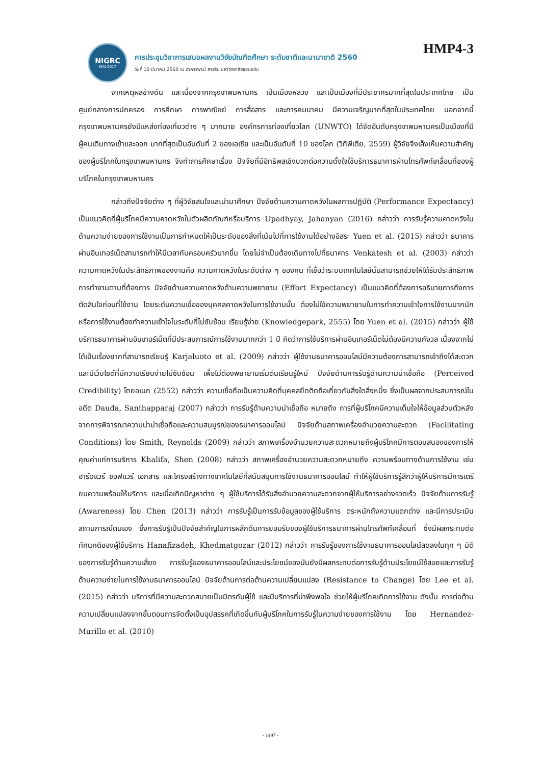HMP4-3
NIGRC
KKU·2017
การประชุมวิชาการเสนอผลงานวิจัยบัณฑิตศึกษา ระดับชาติและนานาชาติ 2560
วันที่ 10 มีนาคม 2560 ณ อาคารพจน์ สารสิน มหาวิทยาลัยขอนแก่น
จากเหตุผลข้างต้น และเนื่องจากกรุงเทพมหานคร เป็นเมืองหลวง และเป็นเมืองที่มีประชากรมากที่สุดในประเทศไทย เป็นศูนย์กลางการปกครอง การศึกษา การพาณิชย์ การสื่อสาร และการคมนาคม มีความเจริญมากที่สุดในประเทศไทย นอกจากนี้กรุงเทพมหานครยังมีแหล่งท่องเที่ยวต่าง ๆ มากมาย องค์กรการท่องเที่ยวโลก (UNWTO) ได้จัดอันดับกรุงเทพมหานครเป็นเมืองที่มีผู้คนเดินทางเข้าและออก มากที่สุดเป็นอันดับที่ 2 ของเอเชีย และเป็นอันดับที่ 10 ของโลก (วิกิพีเดีย, 2559) ผู้วิจัยจึงเล็งเห็นความสำคัญของผู้บริโภคในกรุงเทพมหานคร จึงทำการศึกษาเรื่อง ปัจจัยที่มีอิทธิพลเชิงบวกต่อความตั้งใจใช้บริการธนาคารผ่านโทรศัพท์เคลื่อนที่ของผู้บริโภคในกรุงเทพมหานคร
กล่าวถึงปัจจัยต่าง ๆ ที่ผู้วิจัยสนใจและนำมาศึกษา ปัจจัยด้านความคาดหวังในผลการปฏิบัติ (Performance Expectancy) เป็นแนวคิดที่ผู้บริโภคมีความคาดหวังในตัวผลิตภัณฑ์หรือบริการ Upadhyay, Jahanyan (2016) กล่าวว่า การรับรู้ความคาดหวังในด้านความง่ายของการใช้งานเป็นการกำหนดให้เป็นระดับของสิ่งที่เน้นไปที่การใช้งานได้อย่างอิสระ Yuen et al. (2015) กล่าวว่า ธนาคารผ่านอินเทอร์เน็ตสามารถทำให้มีเวลากับครอบครัวมากขึ้น โดยไม่จำเป็นต้องเดินทางไปที่ธนาคาร Venkatesh et al. (2003) กล่าวว่า ความคาดหวังในประสิทธิภาพของงานคือ ความคาดหวังในระดับต่าง ๆ ของคน ที่เชื่อว่าระบบเทคโนโลยีนั้นสามารถช่วยให้ได้รับประสิทธิภาพการทำงานตามที่ต้องการ ปัจจัยด้านความคาดหวังด้านความพยายาม (Effort Expectancy) เป็นแนวคิดที่ต้องการอธิบายการถึงการตัดสินใจก่อนที่ใช้งาน โดยระดับความเชื่อของบุคคลคาดหวังในการใช้งานนั้น ต้องไม่ใช้ความพยายามในการทำความเข้าใจการใช้งานมากนัก หรือการใช้งานต้องทำความเข้าใจในระดับที่ไม่ซับซ้อน เรียนรู้ง่าย (Knowledgepark, 2555) โดย Yuen et al. (2015) กล่าวว่า ผู้ใช้บริการธนาคารผ่านอินเทอร์เน็ตที่มีประสบการณ์การใช้งานมากกว่า 1 ปี คิดว่าการใช้บริการผ่านอินเทอร์เน็ตไม่ต้องมีความกังวล เนื่องจากไม่ได้เป็นเรื่องยากที่สามารถเรียนรู้ Karjaluoto et al. (2009) กล่าวว่า ผู้ใช้งานธนาคารออนไลน์มีความต้องการสามารถเข้าถึงได้สะดวก และมีเว็บไซต์ที่มีความเรียบง่ายไม่ซับซ้อน เพื่อไม่ต้องพยายามเริ่มต้นเรียนรู้ใหม่ ปัจจัยด้านการรับรู้ด้านความน่าเชื่อถือ (Perceived Credibility) โดยอเนก (2552) กล่าวว่า ความเชื่อถือเป็นความคิดที่บุคคลยึดติดถือเกี่ยวกับสิ่งใดสิ่งหนึ่ง ซึ่งเป็นผลจากประสบการณ์ในอดีต Dauda, Santhapparaj (2007) กล่าวว่า การรับรู้ด้านความน่าเชื่อถือ หมายถึง การที่ผู้บริโภคมีความเต็มใจให้ข้อมูลส่วนตัวหลังจากการพิจารณาความน่าน่าเชื่อถือและความสมบูรณ์ของธนาคารออนไลน์ ปัจจัยด้านสภาพเครื่องอำนวยความสะดวก (Facilitating Conditions) โดย Smith, Reynolds (2009) กล่าวว่า สภาพเครื่องอำนวยความสะดวกหมายถึงผู้บริโภคมีการตอบสนองของการให้คุณค่าแก่การบริการ Khalifa, Shen (2008) กล่าวว่า สภาพเครื่องอำนวยความสะดวกหมายถึง ความพร้อมทางด้านการใช้งาน เช่น ฮาร์ดแวร์ ซอฟแวร์ เอกสาร และโครงสร้างทางเทคโนโลยีที่สนับสนุนการใช้งานธนาคารออนไลน์ ทำให้ผู้ใช้บริการรู้สึกว่าผู้ให้บริการมีการเตรียมความพร้อมให้บริการ และเมื่อเกิดปัญหาต่าง ๆ ผู้ใช้บริการได้รับสิ่งอำนวยความสะดวกจากผู้ให้บริการอย่างรวดเร็ว ปัจจัยด้านการรับรู้ (Awareness) โดย Chen (2013) กล่าวว่า การรับรู้เป็นการรับข้อมูลของผู้ใช้บริการ ตระหนักถึงความแตกต่าง และมีการประเมินสถานการณ์ตนเอง ซึ่งการรับรู้เป็นปัจจัยสำคัญในการผลักดันการยอมรับของผู้ใช้บริการธนาคารผ่านโทรศัพท์เคลื่อนที่ ซึ่งมีผลกระทบต่อทัศนคติของผู้ใช้บริการ Hanafizadeh, Khedmatgozar (2012) กล่าวว่า การรับรู้ของการใช้งานธนาคารออนไลน์ลดลงในทุก ๆ มิติของการรับรู้ด้านความเสี่ยง การรับรู้ของธนาคารออนไลน์และประโยชน์ของมันยังมีผลกระทบต่อการรับรู้ด้านประโยชน์ใช้สอยและการรับรู้ด้านความง่ายในการใช้งานธนาคารออนไลน์ ปัจจัยด้านการต่อต้านความเปลี่ยนแปลง (Resistance to Change) โดย Lee et al. (2015) กล่าวว่า บริการที่มีความสะดวกสบายเป็นมิตรกับผู้ใช้ และมีบริการที่น่าพึงพอใจ ช่วยให้ผู้บริโภคเกิดการใช้งาน ดังนั้น การต่อต้านความเปลี่ยนแปลงจากขั้นตอนการจัดตั้งเป็นอุปสรรคที่เกิดขึ้นกับผู้บริโภคในการรับรู้ในความง่ายของการใช้งาน โดย Hernandez-Murillo et al. (2010)
- 1497 -